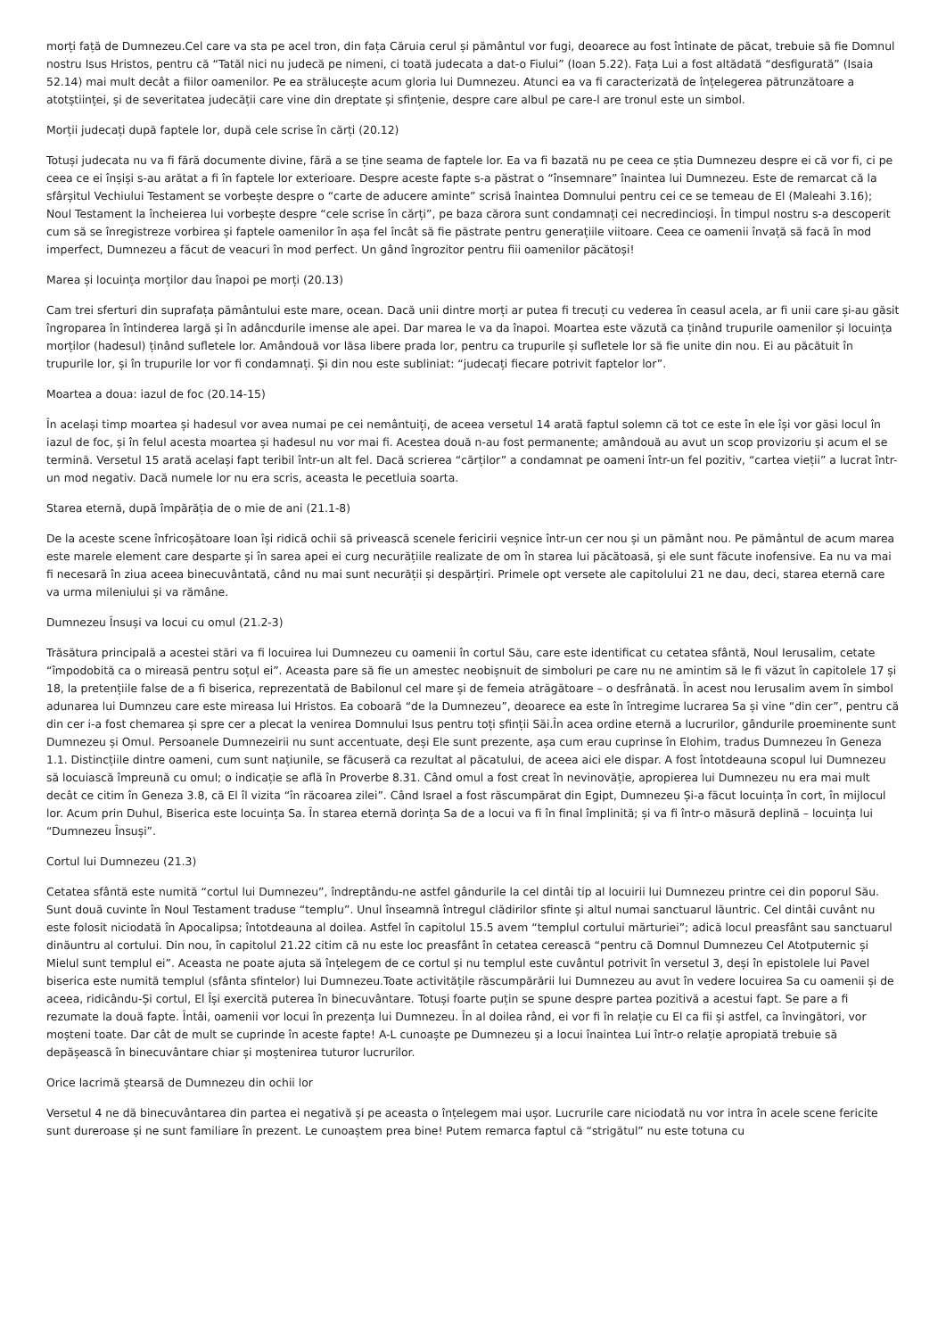morți față de Dumnezeu.Cel care va sta pe acel tron, din fața Căruia cerul și pământul vor fugi, deoarece au fost întinate de păcat, trebuie să fie Domnul nostru Isus Hristos, pentru că “Tatăl nici nu judecă pe nimeni, ci toată judecata a dat-o Fiului” (Ioan 5.22). Fața Lui a fost altădată “desfigurată” (Isaia 52.14) mai mult decât a fiilor oamenilor. Pe ea strălucește acum gloria lui Dumnezeu. Atunci ea va fi caracterizată de înțelegerea pătrunzătoare a atotștiinței, și de severitatea judecății care vine din dreptate și sfințenie, despre care albul pe care-l are tronul este un simbol.
Morții judecați după faptele lor, după cele scrise în cărți (20.12)
Totuși judecata nu va fi fără documente divine, fără a se ține seama de faptele lor. Ea va fi bazată nu pe ceea ce știa Dumnezeu despre ei că vor fi, ci pe ceea ce ei înșiși s-au arătat a fi în faptele lor exterioare. Despre aceste fapte s-a păstrat o “însemnare” înaintea lui Dumnezeu. Este de remarcat că la sfârșitul Vechiului Testament se vorbește despre o “carte de aducere aminte” scrisă înaintea Domnului pentru cei ce se temeau de El (Maleahi 3.16); Noul Testament la încheierea lui vorbește despre “cele scrise în cărți”, pe baza cărora sunt condamnați cei necredincioși. În timpul nostru s-a descoperit cum să se înregistreze vorbirea și faptele oamenilor în așa fel încât să fie păstrate pentru generațiile viitoare. Ceea ce oamenii învață să facă în mod imperfect, Dumnezeu a făcut de veacuri în mod perfect. Un gând îngrozitor pentru fiii oamenilor păcătoși!
Marea și locuința morților dau înapoi pe morți (20.13)
Cam trei sferturi din suprafața pământului este mare, ocean. Dacă unii dintre morți ar putea fi trecuți cu vederea în ceasul acela, ar fi unii care și-au găsit îngroparea în întinderea largă și în adâncdurile imense ale apei. Dar marea le va da înapoi. Moartea este văzută ca ținând trupurile oamenilor și locuința morților (hadesul) ținând sufletele lor. Amândouă vor lăsa libere prada lor, pentru ca trupurile și sufletele lor să fie unite din nou. Ei au păcătuit în trupurile lor, și în trupurile lor vor fi condamnați. Și din nou este subliniat: “judecați fiecare potrivit faptelor lor”.
Moartea a doua: iazul de foc (20.14-15)
În același timp moartea și hadesul vor avea numai pe cei nemântuiți, de aceea versetul 14 arată faptul solemn că tot ce este în ele își vor găsi locul în iazul de foc, și în felul acesta moartea și hadesul nu vor mai fi. Acestea două n-au fost permanente; amândouă au avut un scop provizoriu și acum el se termină. Versetul 15 arată același fapt teribil într-un alt fel. Dacă scrierea “cărților” a condamnat pe oameni într-un fel pozitiv, “cartea vieții” a lucrat într-un mod negativ. Dacă numele lor nu era scris, aceasta le pecetluia soarta.
Starea eternă, după împărăția de o mie de ani (21.1-8)
De la aceste scene înfricoșătoare Ioan își ridică ochii să privească scenele fericirii veșnice într-un cer nou și un pământ nou. Pe pământul de acum marea este marele element care desparte și în sarea apei ei curg necurățiile realizate de om în starea lui păcătoasă, și ele sunt făcute inofensive. Ea nu va mai fi necesară în ziua aceea binecuvântată, când nu mai sunt necurății și despărțiri. Primele opt versete ale capitolului 21 ne dau, deci, starea eternă care va urma mileniului și va rămâne.
Dumnezeu Însuși va locui cu omul (21.2-3)
Trăsătura principală a acestei stări va fi locuirea lui Dumnezeu cu oamenii în cortul Său, care este identificat cu cetatea sfântă, Noul Ierusalim, cetate “împodobită ca o mireasă pentru soțul ei”. Aceasta pare să fie un amestec neobișnuit de simboluri pe care nu ne amintim să le fi văzut în capitolele 17 și 18, la pretențiile false de a fi biserica, reprezentată de Babilonul cel mare și de femeia atrăgătoare – o desfrânată. În acest nou Ierusalim avem în simbol adunarea lui Dumnzeu care este mireasa lui Hristos. Ea coboară “de la Dumnezeu”, deoarece ea este în întregime lucrarea Sa și vine “din cer”, pentru că din cer i-a fost chemarea și spre cer a plecat la venirea Domnului Isus pentru toți sfinții Săi.În acea ordine eternă a lucrurilor, gândurile proeminente sunt Dumnezeu și Omul. Persoanele Dumnezeirii nu sunt accentuate, deși Ele sunt prezente, așa cum erau cuprinse în Elohim, tradus Dumnezeu în Geneza 1.1. Distincțiile dintre oameni, cum sunt națiunile, se făcuseră ca rezultat al păcatului, de aceea aici ele dispar. A fost întotdeauna scopul lui Dumnezeu să locuiască împreună cu omul; o indicație se află în Proverbe 8.31. Când omul a fost creat în nevinovăție, apropierea lui Dumnezeu nu era mai mult decât ce citim în Geneza 3.8, că El îl vizita “în răcoarea zilei”. Când Israel a fost răscumpărat din Egipt, Dumnezeu Și-a făcut locuința în cort, în mijlocul lor. Acum prin Duhul, Biserica este locuința Sa. În starea eternă dorința Sa de a locui va fi în final împlinită; și va fi într-o măsură deplină – locuința lui “Dumnezeu Însuși”.
Cortul lui Dumnezeu (21.3)
Cetatea sfântă este numită “cortul lui Dumnezeu”, îndreptându-ne astfel gândurile la cel dintâi tip al locuirii lui Dumnezeu printre cei din poporul Său. Sunt două cuvinte în Noul Testament traduse “templu”. Unul înseamnă întregul clădirilor sfinte și altul numai sanctuarul lăuntric. Cel dintâi cuvânt nu este folosit niciodată în Apocalipsa; întotdeauna al doilea. Astfel în capitolul 15.5 avem “templul cortului mărturiei”; adică locul preasfânt sau sanctuarul dinăuntru al cortului. Din nou, în capitolul 21.22 citim că nu este loc preasfânt în cetatea cerească “pentru că Domnul Dumnezeu Cel Atotputernic și Mielul sunt templul ei”. Aceasta ne poate ajuta să înțelegem de ce cortul și nu templul este cuvântul potrivit în versetul 3, deși în epistolele lui Pavel biserica este numită templul (sfânta sfintelor) lui Dumnezeu.Toate activitățile răscumpărării lui Dumnezeu au avut în vedere locuirea Sa cu oamenii și de aceea, ridicându-Și cortul, El Își exercită puterea în binecuvântare. Totuși foarte puțin se spune despre partea pozitivă a acestui fapt. Se pare a fi rezumate la două fapte. Întâi, oamenii vor locui în prezența lui Dumnezeu. În al doilea rând, ei vor fi în relație cu El ca fii și astfel, ca învingători, vor moșteni toate. Dar cât de mult se cuprinde în aceste fapte! A-L cunoaște pe Dumnezeu și a locui înaintea Lui într-o relație apropiată trebuie să depășească în binecuvântare chiar și moștenirea tuturor lucrurilor.
Orice lacrimă ștearsă de Dumnezeu din ochii lor
Versetul 4 ne dă binecuvântarea din partea ei negativă și pe aceasta o înțelegem mai ușor. Lucrurile care niciodată nu vor intra în acele scene fericite sunt dureroase și ne sunt familiare în prezent. Le cunoaștem prea bine! Putem remarca faptul că “strigătul” nu este totuna cu